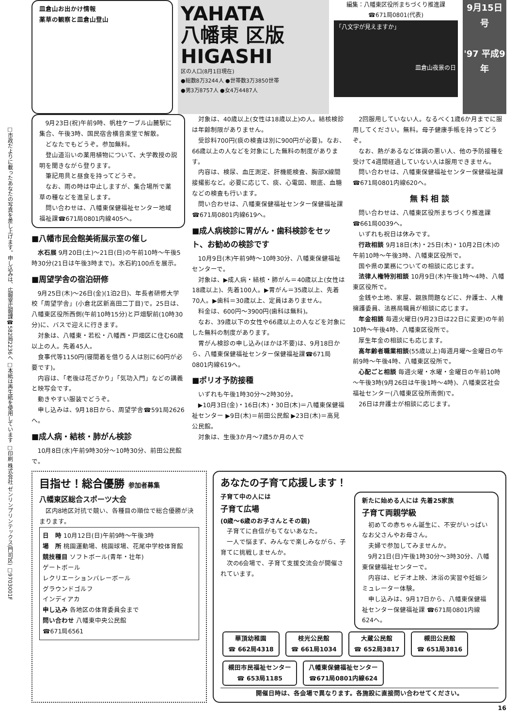□市政だよりに載ったあなたの写真を差し上げます。申し込みは、広報室広報課☎582局2236へ □本紙は再生紙を使用しています □印刷 株式会社 ゼンリンプリンテックス(門司区) □9703001F
皿倉山お出かけ情報
薬草の観察と皿倉山登山
YAHATA
八幡東 区版
HIGASHI
区の人口(8月1日現在)
●総数8万3244人 ●世帯数3万3850世帯
●男3万8757人 ●女4万4487人
編集：八幡東区役所まちづくり推進課
☎671局0801(代表)
「八文字が見えますか」
皿倉山夜景の日
9月15日号
'97 平成9年
9月23日(祝)午前9時、帆柱ケーブル山麓駅に集合、午後3時、国民宿舎横音楽堂で解散。
どなたでもどうぞ。参加無料。
登山道沿いの薬用植物について、大学教授の説明を聞きながら登ります。
筆記用具と昼食を持ってどうぞ。
なお、雨の時は中止しますが、集合場所で薬草の種などを進呈します。
問い合わせは、八幡東保健福祉センター地域福祉課☎671局0801内線405へ。
■八幡市民会館美術展示室の催し
水石展 9月20日(土)～21日(日)の午前10時～午後5時30分(21日は午後3時まで)。水石約100点を展示。
■周望学舎の宿泊研修
9月25日(木)～26日(金)(1泊2日)、年長者研修大学校「周望学舎」(小倉北区新高田二丁目)で。25日は、八幡東区役所西側(午前10時15分)と戸畑駅前(10時30分)に、バスで迎えに行きます。
対象は、八幡東・若松・八幡西・戸畑区に住む60歳以上の人。先着45人。
食事代等1150円(寝間着を借りる人は別に60円が必要です)。
内容は、「老後は花ざかり」「気功入門」などの講義と映写会です。
動きやすい服装でどうぞ。
申し込みは、9月18日から、周望学舎☎591局2626へ。
■成人病・結核・肺がん検診
10月8日(水)午前9時30分～10時30分、前田公民館で。
対象は、40歳以上(女性は18歳以上)の人。結核検診は年齢制限がありません。
受診料700円(痰の検査は別に900円が必要)。なお、66歳以上の人などを対象にした無料の制度があります。
内容は、検尿、血圧測定、肝機能検査、胸部X線間接撮影など。必要に応じて、痰、心電図、眼底、血糖などの検査も行います。
問い合わせは、八幡東保健福祉センター保健福祉課☎671局0801内線619へ。
■成人病検診に胃がん・歯科検診をセット、お勧めの検診です
10月9日(木)午前9時～10時30分、八幡東保健福祉センターで。
対象は、▶成人病・結核・肺がん＝40歳以上(女性は18歳以上)、先着100人。▶胃がん＝35歳以上、先着70人。▶歯科＝30歳以上、定員はありません。
料金は、600円～3900円(歯科は無料)。
なお、39歳以下の女性や66歳以上の人などを対象にした無料の制度があります。
胃がん検診の申し込み(ほかは不要)は、9月18日から、八幡東保健福祉センター保健福祉課☎671局0801内線619へ。
■ポリオ予防接種
いずれも午後1時30分～2時30分。
▶10月3日(金)・16日(木)・30日(木)＝八幡東保健福祉センター ▶9日(木)＝前田公民館 ▶23日(木)＝高見公民館。
対象は、生後3か月～7歳5か月の人で
2回服用していない人。なるべく1歳6か月までに服用してください。無料。母子健康手帳を持ってどうぞ。
なお、熱があるなど体調の悪い人、他の予防接種を受けて4週間経過していない人は服用できません。
問い合わせは、八幡東保健福祉センター保健福祉課☎671局0801内線620へ。
無 料 相 談
問い合わせは、八幡東区役所まちづくり推進課☎661局0039へ。
いずれも祝日は休みです。
行政相談 9月18日(木)・25日(木)・10月2日(木)の午前10時～午後3時、八幡東区役所で。
国や県の業務についての相談に応じます。
法律人権特別相談 10月9日(木)午後1時～4時、八幡東区役所で。
金銭や土地、家屋、親族問題などに、弁護士、人権擁護委員、法務局職員が相談に応じます。
年金相談 毎週火曜日(9月23日は22日に変更)の午前10時～午後4時、八幡東区役所で。
厚生年金の相談にも応じます。
高年齢者職業相談(55歳以上)毎週月曜～金曜日の午前9時～午後4時、八幡東区役所で。
心配ごと相談 毎週火曜・水曜・金曜日の午前10時～午後3時(9月26日は午後1時～4時)、八幡東区社会福祉センター(八幡東区役所南側)で。
26日は弁護士が相談に応じます。
目指せ！総合優勝 参加者募集
八幡東区総合スポーツ大会
区内8地区対抗で競い、各種目の順位で総合優勝が決まります。
日　時 10月12日(日)午前9時～午後3時
場　所 桃園運動場、桃園球場、花尾中学校体育館
競技種目 ソフトボール(青年・壮年)
ゲートボール
レクリエーションバレーボール
グラウンドゴルフ
インディアカ
申し込み 各地区の体育委員会まで
問い合わせ 八幡東中央公民館
☎671局6561
あなたの子育て応援します！
子育て中の人には
子育て広場
(0歳～6歳のお子さんとその親)
子育てに自信がもてないあなた。
一人で悩まず、みんなで楽しみながら、子育てに挑戦しませんか。
次の6会場で、子育て支援交流会が開催されています。
新たに始める人には 先着25家族
子育て両親学級
初めての赤ちゃん誕生に、不安がいっぱいなお父さんやお母さん。
夫婦で参加してみませんか。
9月21日(日)午後1時30分～3時30分、八幡東保健福祉センターで。
内容は、ビデオ上映、沐浴の実習や妊娠シミュレーター体験。
申し込みは、9月17日から、八幡東保健福祉センター保健福祉課 ☎671局0801内線624へ。
華頂幼稚園
☎ 662局4318 枝光公民館
☎ 661局1034 大蔵公民館
☎ 652局3817 槻田公民館
☎ 651局3816 槻田市民福祉センター
☎ 653局1185 八幡東保健福祉センター
☎671局0801内線624
開催日時は、各会場で異なります。各施設に直接問い合わせてください。
16